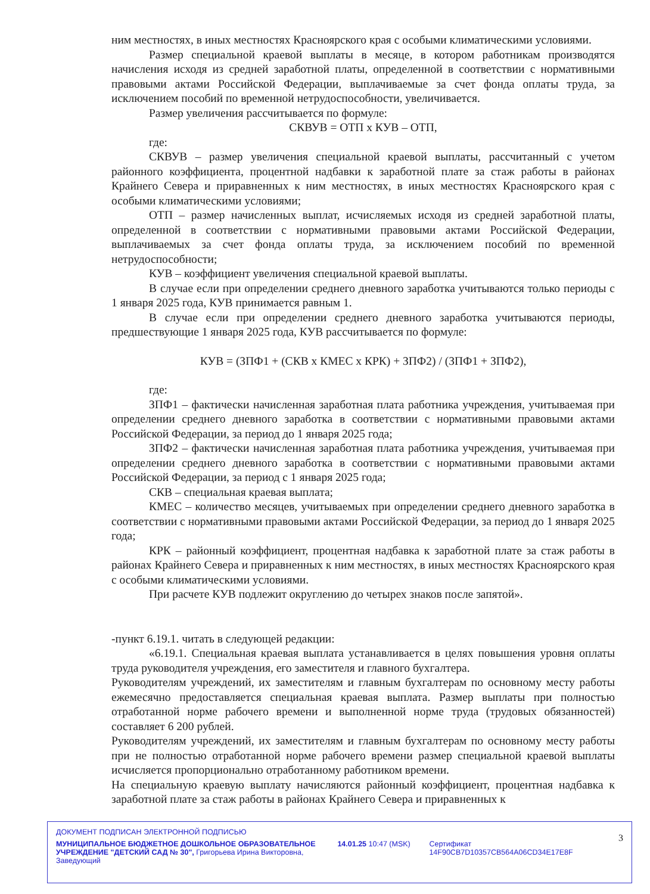ним местностях, в иных местностях Красноярского края с особыми климатическими условиями.
Размер специальной краевой выплаты в месяце, в котором работникам производятся начисления исходя из средней заработной платы, определенной в соответствии с нормативными правовыми актами Российской Федерации, выплачиваемые за счет фонда оплаты труда, за исключением пособий по временной нетрудоспособности, увеличивается.
Размер увеличения рассчитывается по формуле:
СКВУВ = ОТП х КУВ – ОТП,
где:
СКВУВ – размер увеличения специальной краевой выплаты, рассчитанный с учетом районного коэффициента, процентной надбавки к заработной плате за стаж работы в районах Крайнего Севера и приравненных к ним местностях, в иных местностях Красноярского края с особыми климатическими условиями;
ОТП – размер начисленных выплат, исчисляемых исходя из средней заработной платы, определенной в соответствии с нормативными правовыми актами Российской Федерации, выплачиваемых за счет фонда оплаты труда, за исключением пособий по временной нетрудоспособности;
КУВ – коэффициент увеличения специальной краевой выплаты.
В случае если при определении среднего дневного заработка учитываются только периоды с 1 января 2025 года, КУВ принимается равным 1.
В случае если при определении среднего дневного заработка учитываются периоды, предшествующие 1 января 2025 года, КУВ рассчитывается по формуле:
КУВ = (ЗПФ1 + (СКВ х КМЕС х КРК) + ЗПФ2) / (ЗПФ1 + ЗПФ2),
где:
ЗПФ1 – фактически начисленная заработная плата работника учреждения, учитываемая при определении среднего дневного заработка в соответствии с нормативными правовыми актами Российской Федерации, за период до 1 января 2025 года;
ЗПФ2 – фактически начисленная заработная плата работника учреждения, учитываемая при определении среднего дневного заработка в соответствии с нормативными правовыми актами Российской Федерации, за период с 1 января 2025 года;
СКВ – специальная краевая выплата;
КМЕС – количество месяцев, учитываемых при определении среднего дневного заработка в соответствии с нормативными правовыми актами Российской Федерации, за период до 1 января 2025 года;
КРК – районный коэффициент, процентная надбавка к заработной плате за стаж работы в районах Крайнего Севера и приравненных к ним местностях, в иных местностях Красноярского края с особыми климатическими условиями.
При расчете КУВ подлежит округлению до четырех знаков после запятой».
-пункт 6.19.1. читать в следующей редакции:
«6.19.1. Специальная краевая выплата устанавливается в целях повышения уровня оплаты труда руководителя учреждения, его заместителя и главного бухгалтера.
Руководителям учреждений, их заместителям и главным бухгалтерам по основному месту работы ежемесячно предоставляется специальная краевая выплата. Размер выплаты при полностью отработанной норме рабочего времени и выполненной норме труда (трудовых обязанностей) составляет 6 200 рублей.
Руководителям учреждений, их заместителям и главным бухгалтерам по основному месту работы при не полностью отработанной норме рабочего времени размер специальной краевой выплаты исчисляется пропорционально отработанному работником времени.
На специальную краевую выплату начисляются районный коэффициент, процентная надбавка к заработной плате за стаж работы в районах Крайнего Севера и приравненных к
ДОКУМЕНТ ПОДПИСАН ЭЛЕКТРОННОЙ ПОДПИСЬЮ 3
МУНИЦИПАЛЬНОЕ БЮДЖЕТНОЕ ДОШКОЛЬНОЕ ОБРАЗОВАТЕЛЬНОЕ УЧРЕЖДЕНИЕ "ДЕТСКИЙ САД № 30", Григорьева Ирина Викторовна, Заведующий
14.01.25 10:47 (MSK) Сертификат 14F90CB7D10357CB564A06CD34E17E8F